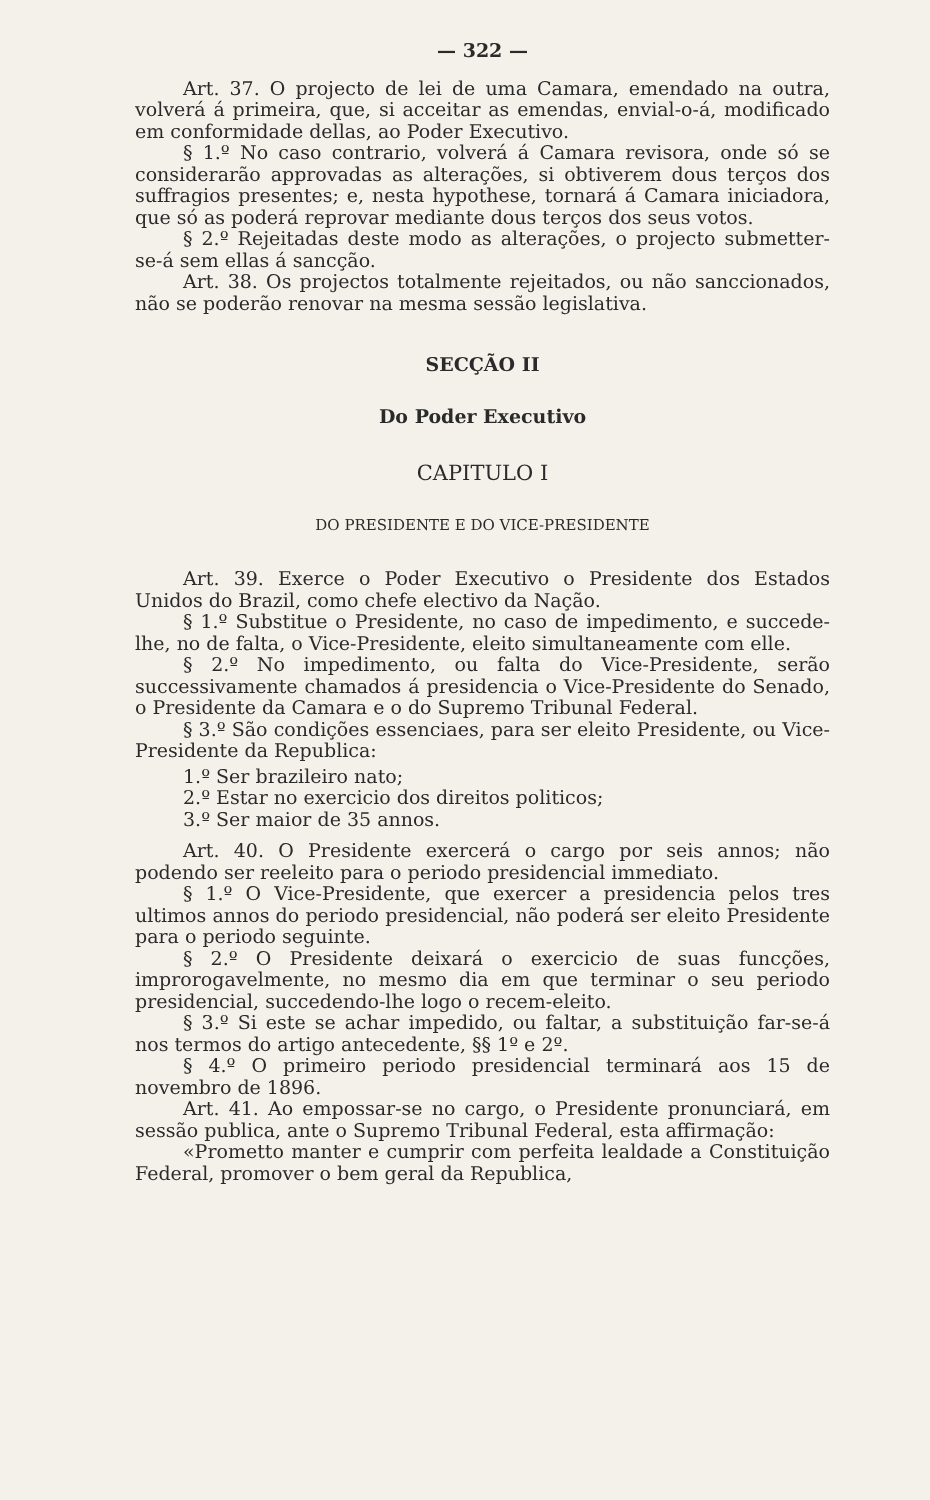— 322 —
Art. 37. O projecto de lei de uma Camara, emendado na outra, volverá á primeira, que, si acceitar as emendas, envial-o-á, modificado em conformidade dellas, ao Poder Executivo.
§ 1.º No caso contrario, volverá á Camara revisora, onde só se considerarão approvadas as alterações, si obtiverem dous terços dos suffragios presentes; e, nesta hypothese, tornará á Camara iniciadora, que só as poderá reprovar mediante dous terços dos seus votos.
§ 2.º Rejeitadas deste modo as alterações, o projecto submetter-se-á sem ellas á sancção.
Art. 38. Os projectos totalmente rejeitados, ou não sanccionados, não se poderão renovar na mesma sessão legislativa.
SECÇÃO II
Do Poder Executivo
CAPITULO I
DO PRESIDENTE E DO VICE-PRESIDENTE
Art. 39. Exerce o Poder Executivo o Presidente dos Estados Unidos do Brazil, como chefe electivo da Nação.
§ 1.º Substitue o Presidente, no caso de impedimento, e succede-lhe, no de falta, o Vice-Presidente, eleito simultaneamente com elle.
§ 2.º No impedimento, ou falta do Vice-Presidente, serão successivamente chamados á presidencia o Vice-Presidente do Senado, o Presidente da Camara e o do Supremo Tribunal Federal.
§ 3.º São condições essenciaes, para ser eleito Presidente, ou Vice-Presidente da Republica:
1.º Ser brazileiro nato;
2.º Estar no exercicio dos direitos politicos;
3.º Ser maior de 35 annos.
Art. 40. O Presidente exercerá o cargo por seis annos; não podendo ser reeleito para o periodo presidencial immediato.
§ 1.º O Vice-Presidente, que exercer a presidencia pelos tres ultimos annos do periodo presidencial, não poderá ser eleito Presidente para o periodo seguinte.
§ 2.º O Presidente deixará o exercicio de suas funcções, improrogavelmente, no mesmo dia em que terminar o seu periodo presidencial, succedendo-lhe logo o recem-eleito.
§ 3.º Si este se achar impedido, ou faltar, a substituição far-se-á nos termos do artigo antecedente, §§ 1º e 2º.
§ 4.º O primeiro periodo presidencial terminará aos 15 de novembro de 1896.
Art. 41. Ao empossar-se no cargo, o Presidente pronunciará, em sessão publica, ante o Supremo Tribunal Federal, esta affirmação:
«Prometto manter e cumprir com perfeita lealdade a Constituição Federal, promover o bem geral da Republica,